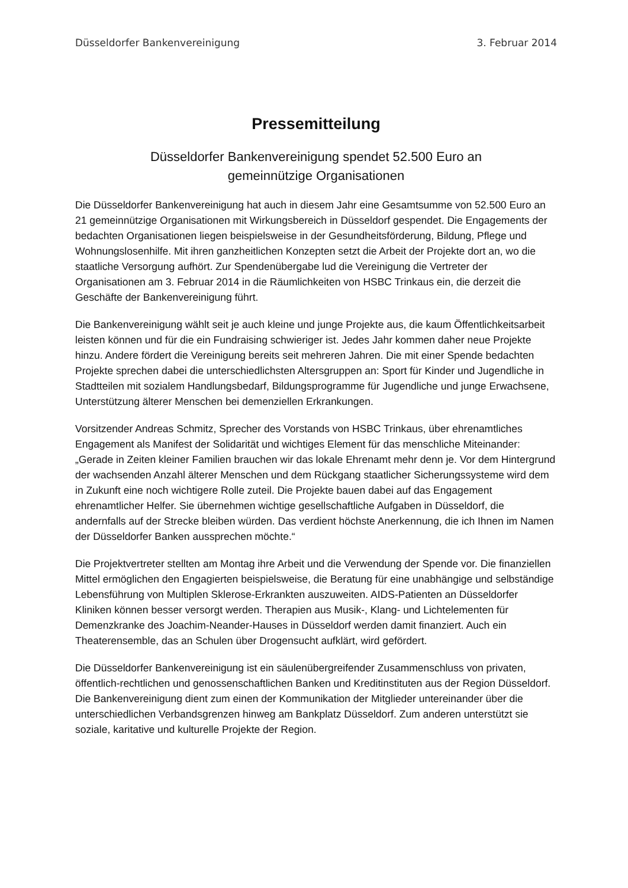Düsseldorfer Bankenvereinigung 3. Februar 2014
Pressemitteilung
Düsseldorfer Bankenvereinigung spendet 52.500 Euro an
gemeinnützige Organisationen
Die Düsseldorfer Bankenvereinigung hat auch in diesem Jahr eine Gesamtsumme von 52.500 Euro an 21 gemeinnützige Organisationen mit Wirkungsbereich in Düsseldorf gespendet. Die Engagements der bedachten Organisationen liegen beispielsweise in der Gesundheitsförderung, Bildung, Pflege und Wohnungslosenhilfe. Mit ihren ganzheitlichen Konzepten setzt die Arbeit der Projekte dort an, wo die staatliche Versorgung aufhört. Zur Spendenübergabe lud die Vereinigung die Vertreter der Organisationen am 3. Februar 2014 in die Räumlichkeiten von HSBC Trinkaus ein, die derzeit die Geschäfte der Bankenvereinigung führt.
Die Bankenvereinigung wählt seit je auch kleine und junge Projekte aus, die kaum Öffentlichkeitsarbeit leisten können und für die ein Fundraising schwieriger ist. Jedes Jahr kommen daher neue Projekte hinzu. Andere fördert die Vereinigung bereits seit mehreren Jahren. Die mit einer Spende bedachten Projekte sprechen dabei die unterschiedlichsten Altersgruppen an: Sport für Kinder und Jugendliche in Stadtteilen mit sozialem Handlungsbedarf, Bildungsprogramme für Jugendliche und junge Erwachsene, Unterstützung älterer Menschen bei demenziellen Erkrankungen.
Vorsitzender Andreas Schmitz, Sprecher des Vorstands von HSBC Trinkaus, über ehrenamtliches Engagement als Manifest der Solidarität und wichtiges Element für das menschliche Miteinander: „Gerade in Zeiten kleiner Familien brauchen wir das lokale Ehrenamt mehr denn je. Vor dem Hintergrund der wachsenden Anzahl älterer Menschen und dem Rückgang staatlicher Sicherungssysteme wird dem in Zukunft eine noch wichtigere Rolle zuteil. Die Projekte bauen dabei auf das Engagement ehrenamtlicher Helfer. Sie übernehmen wichtige gesellschaftliche Aufgaben in Düsseldorf, die andernfalls auf der Strecke bleiben würden. Das verdient höchste Anerkennung, die ich Ihnen im Namen der Düsseldorfer Banken aussprechen möchte.“
Die Projektvertreter stellten am Montag ihre Arbeit und die Verwendung der Spende vor. Die finanziellen Mittel ermöglichen den Engagierten beispielsweise, die Beratung für eine unabhängige und selbständige Lebensführung von Multiplen Sklerose-Erkrankten auszuweiten. AIDS-Patienten an Düsseldorfer Kliniken können besser versorgt werden. Therapien aus Musik-, Klang- und Lichtelementen für Demenzkranke des Joachim-Neander-Hauses in Düsseldorf werden damit finanziert. Auch ein Theaterensemble, das an Schulen über Drogensucht aufklärt, wird gefördert.
Die Düsseldorfer Bankenvereinigung ist ein säulenübergreifender Zusammenschluss von privaten, öffentlich-rechtlichen und genossenschaftlichen Banken und Kreditinstituten aus der Region Düsseldorf. Die Bankenvereinigung dient zum einen der Kommunikation der Mitglieder untereinander über die unterschiedlichen Verbandsgrenzen hinweg am Bankplatz Düsseldorf. Zum anderen unterstützt sie soziale, karitative und kulturelle Projekte der Region.